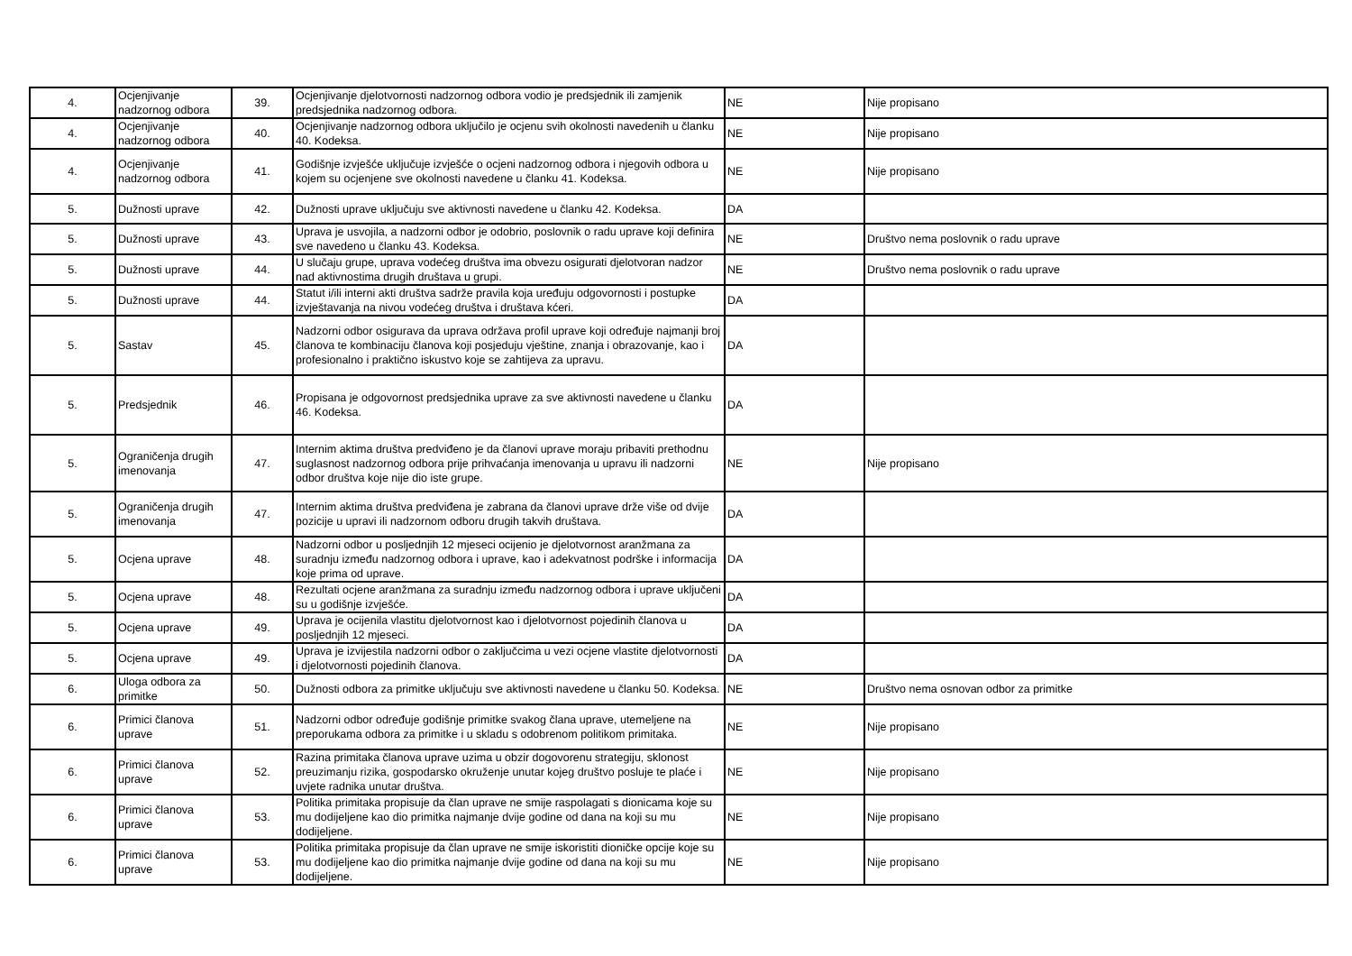| 4. | Ocjenjivanje nadzornog odbora | 39. | Ocjenjivanje djelotvornosti nadzornog odbora vodio je predsjednik ili zamjenik predsjednika nadzornog odbora. | NE | Nije propisano |
| 4. | Ocjenjivanje nadzornog odbora | 40. | Ocjenjivanje nadzornog odbora uključilo je ocjenu svih okolnosti navedenih u članku 40. Kodeksa. | NE | Nije propisano |
| 4. | Ocjenjivanje nadzornog odbora | 41. | Godišnje izvješće uključuje izvješće o ocjeni nadzornog odbora i njegovih odbora u kojem su ocjenjene sve okolnosti navedene u članku 41. Kodeksa. | NE | Nije propisano |
| 5. | Dužnosti uprave | 42. | Dužnosti uprave uključuju sve aktivnosti navedene u članku 42. Kodeksa. | DA | |
| 5. | Dužnosti uprave | 43. | Uprava je usvojila, a nadzorni odbor je odobrio, poslovnik o radu uprave koji definira sve navedeno u članku 43. Kodeksa. | NE | Društvo nema poslovnik o radu uprave |
| 5. | Dužnosti uprave | 44. | U slučaju grupe, uprava vodećeg društva ima obvezu osigurati djelotvoran nadzor nad aktivnostima drugih društava u grupi. | NE | Društvo nema poslovnik o radu uprave |
| 5. | Dužnosti uprave | 44. | Statut i/ili interni akti društva sadrže pravila koja uređuju odgovornosti i postupke izvještavanja na nivou vodećeg društva i društava kćeri. | DA | |
| 5. | Sastav | 45. | Nadzorni odbor osigurava da uprava održava profil uprave koji određuje najmanji broj članova te kombinaciju članova koji posjeduju vještine, znanja i obrazovanje, kao i profesionalno i praktično iskustvo koje se zahtijeva za upravu. | DA | |
| 5. | Predsjednik | 46. | Propisana je odgovornost predsjednika uprave za sve aktivnosti navedene u članku 46. Kodeksa. | DA | |
| 5. | Ograničenja drugih imenovanja | 47. | Internim aktima društva predviđeno je da članovi uprave moraju pribaviti prethodnu suglasnost nadzornog odbora prije prihvaćanja imenovanja u upravu ili nadzorni odbor društva koje nije dio iste grupe. | NE | Nije propisano |
| 5. | Ograničenja drugih imenovanja | 47. | Internim aktima društva predviđena je zabrana da članovi uprave drže više od dvije pozicije u upravi ili nadzornom odboru drugih takvih društava. | DA | |
| 5. | Ocjena uprave | 48. | Nadzorni odbor u posljednjih 12 mjeseci ocijenio je djelotvornost aranžmana za suradnju između nadzornog odbora i uprave, kao i adekvatnost podrške i informacija koje prima od uprave. | DA | |
| 5. | Ocjena uprave | 48. | Rezultati ocjene aranžmana za suradnju između nadzornog odbora i uprave uključeni su u godišnje izvješće. | DA | |
| 5. | Ocjena uprave | 49. | Uprava je ocijenila vlastitu djelotvornost kao i djelotvornost pojedinih članova u posljednjih 12 mjeseci. | DA | |
| 5. | Ocjena uprave | 49. | Uprava je izvijestila nadzorni odbor o zaključcima u vezi ocjene vlastite djelotvornosti i djelotvornosti pojedinih članova. | DA | |
| 6. | Uloga odbora za primitke | 50. | Dužnosti odbora za primitke uključuju sve aktivnosti navedene u članku 50. Kodeksa. | NE | Društvo nema osnovan odbor za primitke |
| 6. | Primici članova uprave | 51. | Nadzorni odbor određuje godišnje primitke svakog člana uprave, utemeljene na preporukama odbora za primitke i u skladu s odobrenom politikom primitaka. | NE | Nije propisano |
| 6. | Primici članova uprave | 52. | Razina primitaka članova uprave uzima u obzir dogovorenu strategiju, sklonost preuzimanju rizika, gospodarsko okruženje unutar kojeg društvo posluje te plaće i uvjete radnika unutar društva. | NE | Nije propisano |
| 6. | Primici članova uprave | 53. | Politika primitaka propisuje da član uprave ne smije raspolagati s dionicama koje su mu dodijeljene kao dio primitka najmanje dvije godine od dana na koji su mu dodijeljene. | NE | Nije propisano |
| 6. | Primici članova uprave | 53. | Politika primitaka propisuje da član uprave ne smije iskoristiti dioničke opcije koje su mu dodijeljene kao dio primitka najmanje dvije godine od dana na koji su mu dodijeljene. | NE | Nije propisano |